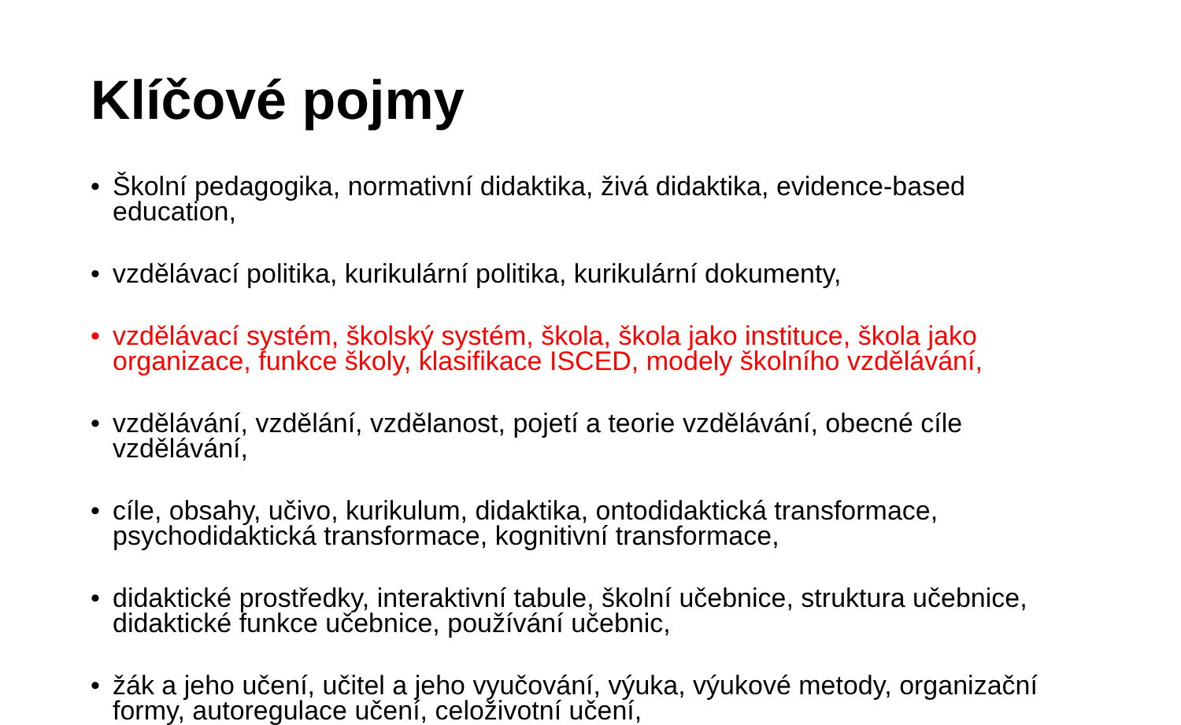Klíčové pojmy
• Školní pedagogika, normativní didaktika, živá didaktika, evidence-based education,
• vzdělávací politika, kurikulární politika, kurikulární dokumenty,
• vzdělávací systém, školský systém, škola, škola jako instituce, škola jako organizace, funkce školy, klasifikace ISCED, modely školního vzdělávání,
• vzdělávání, vzdělání, vzdělanost, pojetí a teorie vzdělávání, obecné cíle vzdělávání,
• cíle, obsahy, učivo, kurikulum, didaktika, ontodidaktická transformace, psychodidaktická transformace, kognitivní transformace,
• didaktické prostředky, interaktivní tabule, školní učebnice, struktura učebnice, didaktické funkce učebnice, používání učebnic,
• žák a jeho učení, učitel a jeho vyučování, výuka, výukové metody, organizační formy, autoregulace učení, celoživotní učení,